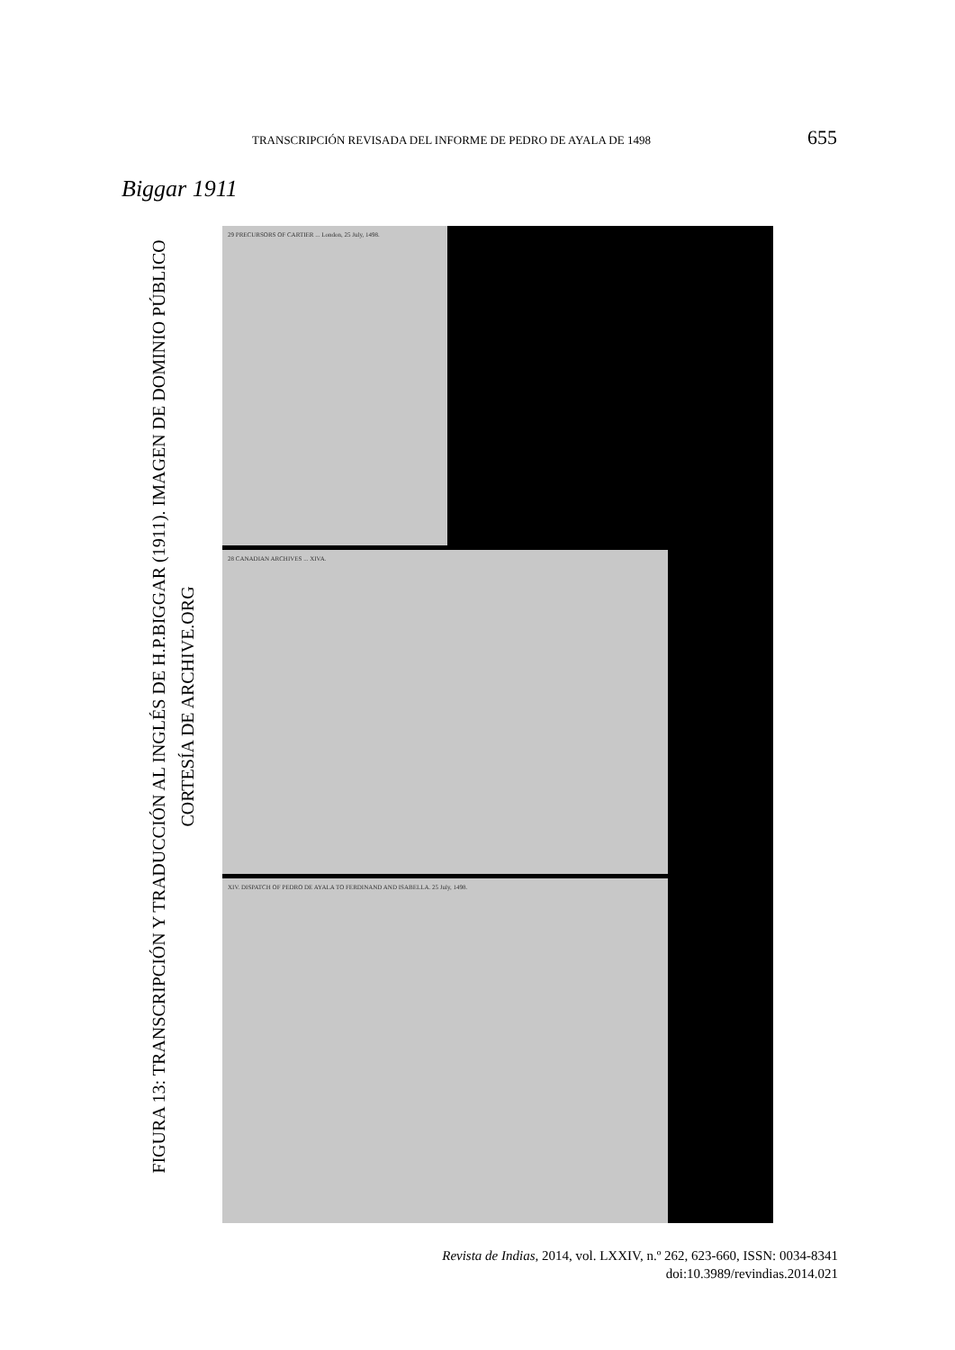TRANSCRIPCIÓN REVISADA DEL INFORME DE PEDRO DE AYALA DE 1498 655
Biggar 1911
FIGURA 13: TRANSCRIPCIÓN Y TRADUCCIÓN AL INGLÉS DE H.P.BIGGAR (1911). IMAGEN DE DOMINIO PÚBLICO
CORTESÍA DE ARCHIVE.ORG
29 PRECURSORS OF CARTIER ... London, 25 July, 1498.
28 CANADIAN ARCHIVES ... XIVA.
XIV. DISPATCH OF PEDRO DE AYALA TO FERDINAND AND ISABELLA. 25 July, 1498.
Revista de Indias, 2014, vol. LXXIV, n.º 262, 623-660, ISSN: 0034-8341
doi:10.3989/revindias.2014.021